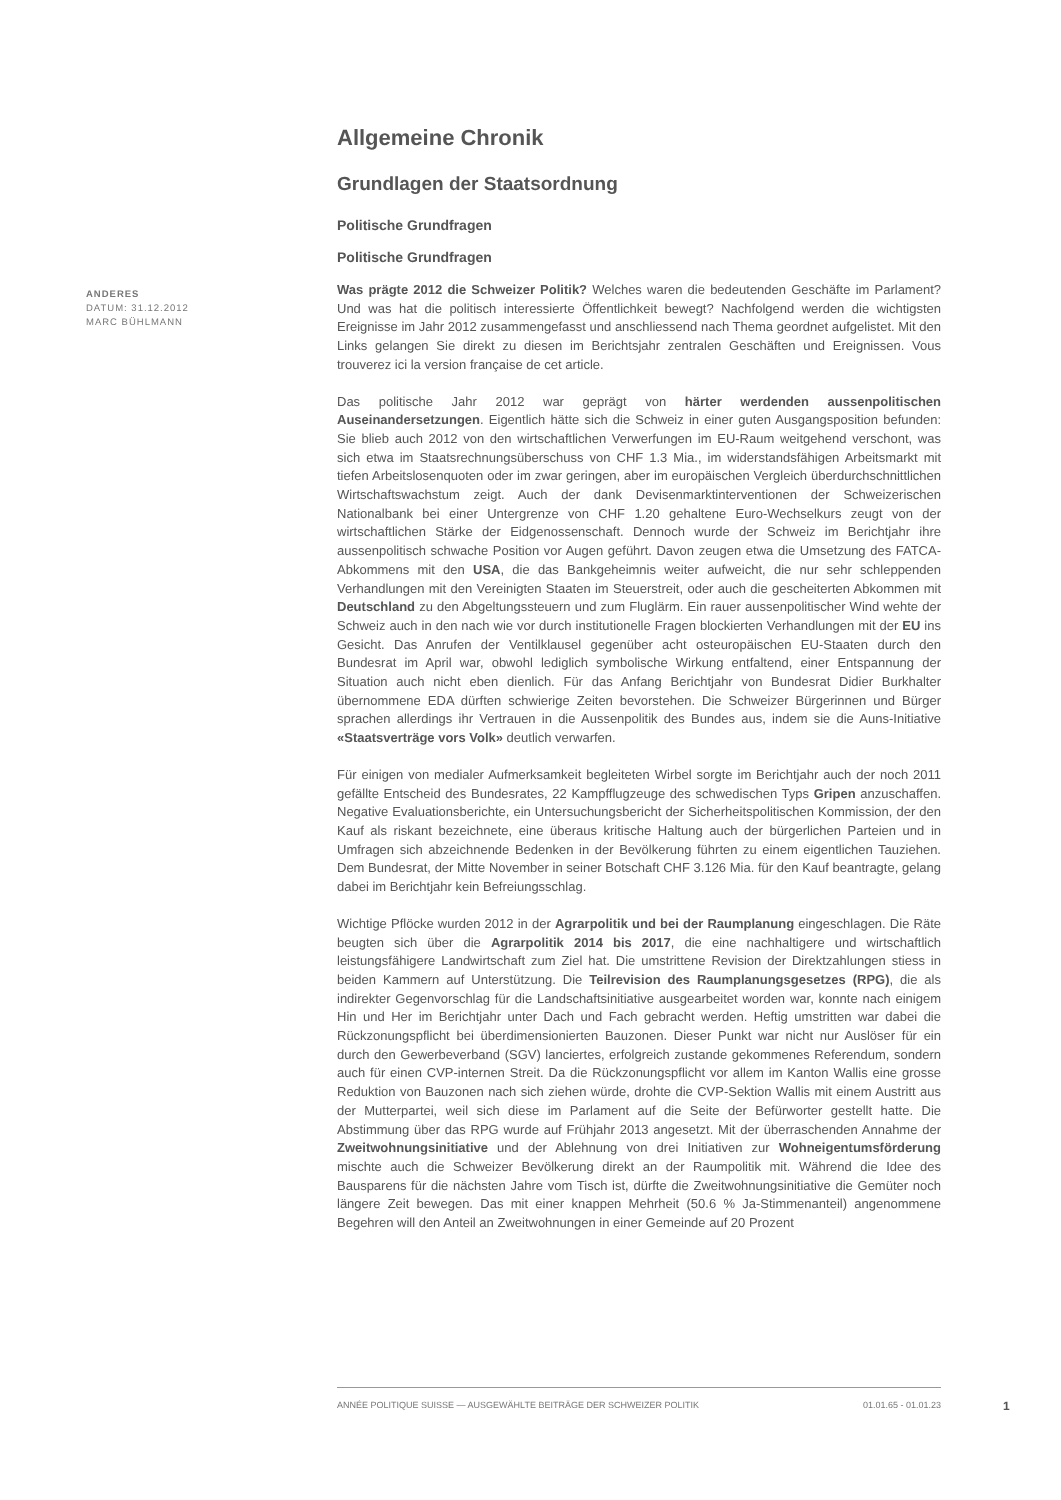ANDERES
DATUM: 31.12.2012
MARC BÜHLMANN
Allgemeine Chronik
Grundlagen der Staatsordnung
Politische Grundfragen
Politische Grundfragen
Was prägte 2012 die Schweizer Politik? Welches waren die bedeutenden Geschäfte im Parlament? Und was hat die politisch interessierte Öffentlichkeit bewegt? Nachfolgend werden die wichtigsten Ereignisse im Jahr 2012 zusammengefasst und anschliessend nach Thema geordnet aufgelistet. Mit den Links gelangen Sie direkt zu diesen im Berichtsjahr zentralen Geschäften und Ereignissen. Vous trouverez ici la version française de cet article.
Das politische Jahr 2012 war geprägt von härter werdenden aussenpolitischen Auseinandersetzungen. Eigentlich hätte sich die Schweiz in einer guten Ausgangsposition befunden: Sie blieb auch 2012 von den wirtschaftlichen Verwerfungen im EU-Raum weitgehend verschont, was sich etwa im Staatsrechnungsüberschuss von CHF 1.3 Mia., im widerstandsfähigen Arbeitsmarkt mit tiefen Arbeitslosenquoten oder im zwar geringen, aber im europäischen Vergleich überdurchschnittlichen Wirtschaftswachstum zeigt. Auch der dank Devisenmarktinterventionen der Schweizerischen Nationalbank bei einer Untergrenze von CHF 1.20 gehaltene Euro-Wechselkurs zeugt von der wirtschaftlichen Stärke der Eidgenossenschaft. Dennoch wurde der Schweiz im Berichtjahr ihre aussenpolitisch schwache Position vor Augen geführt. Davon zeugen etwa die Umsetzung des FATCA-Abkommens mit den USA, die das Bankgeheimnis weiter aufweicht, die nur sehr schleppenden Verhandlungen mit den Vereinigten Staaten im Steuerstreit, oder auch die gescheiterten Abkommen mit Deutschland zu den Abgeltungssteuern und zum Fluglärm. Ein rauer aussenpolitischer Wind wehte der Schweiz auch in den nach wie vor durch institutionelle Fragen blockierten Verhandlungen mit der EU ins Gesicht. Das Anrufen der Ventilklausel gegenüber acht osteuropäischen EU-Staaten durch den Bundesrat im April war, obwohl lediglich symbolische Wirkung entfaltend, einer Entspannung der Situation auch nicht eben dienlich. Für das Anfang Berichtjahr von Bundesrat Didier Burkhalter übernommene EDA dürften schwierige Zeiten bevorstehen. Die Schweizer Bürgerinnen und Bürger sprachen allerdings ihr Vertrauen in die Aussenpolitik des Bundes aus, indem sie die Auns-Initiative «Staatsverträge vors Volk» deutlich verwarfen.
Für einigen von medialer Aufmerksamkeit begleiteten Wirbel sorgte im Berichtjahr auch der noch 2011 gefällte Entscheid des Bundesrates, 22 Kampfflugzeuge des schwedischen Typs Gripen anzuschaffen. Negative Evaluationsberichte, ein Untersuchungsbericht der Sicherheitspolitischen Kommission, der den Kauf als riskant bezeichnete, eine überaus kritische Haltung auch der bürgerlichen Parteien und in Umfragen sich abzeichnende Bedenken in der Bevölkerung führten zu einem eigentlichen Tauziehen. Dem Bundesrat, der Mitte November in seiner Botschaft CHF 3.126 Mia. für den Kauf beantragte, gelang dabei im Berichtjahr kein Befreiungsschlag.
Wichtige Pflöcke wurden 2012 in der Agrarpolitik und bei der Raumplanung eingeschlagen. Die Räte beugten sich über die Agrarpolitik 2014 bis 2017, die eine nachhaltigere und wirtschaftlich leistungsfähigere Landwirtschaft zum Ziel hat. Die umstrittene Revision der Direktzahlungen stiess in beiden Kammern auf Unterstützung. Die Teilrevision des Raumplanungsgesetzes (RPG), die als indirekter Gegenvorschlag für die Landschaftsinitiative ausgearbeitet worden war, konnte nach einigem Hin und Her im Berichtjahr unter Dach und Fach gebracht werden. Heftig umstritten war dabei die Rückzonungspflicht bei überdimensionierten Bauzonen. Dieser Punkt war nicht nur Auslöser für ein durch den Gewerbeverband (SGV) lanciertes, erfolgreich zustande gekommenes Referendum, sondern auch für einen CVP-internen Streit. Da die Rückzonungspflicht vor allem im Kanton Wallis eine grosse Reduktion von Bauzonen nach sich ziehen würde, drohte die CVP-Sektion Wallis mit einem Austritt aus der Mutterpartei, weil sich diese im Parlament auf die Seite der Befürworter gestellt hatte. Die Abstimmung über das RPG wurde auf Frühjahr 2013 angesetzt. Mit der überraschenden Annahme der Zweitwohnungsinitiative und der Ablehnung von drei Initiativen zur Wohneigentumsförderung mischte auch die Schweizer Bevölkerung direkt an der Raumpolitik mit. Während die Idee des Bausparens für die nächsten Jahre vom Tisch ist, dürfte die Zweitwohnungsinitiative die Gemüter noch längere Zeit bewegen. Das mit einer knappen Mehrheit (50.6 % Ja-Stimmenanteil) angenommene Begehren will den Anteil an Zweitwohnungen in einer Gemeinde auf 20 Prozent
ANNÉE POLITIQUE SUISSE — AUSGEWÄHLTE BEITRÄGE DER SCHWEIZER POLITIK 01.01.65 - 01.01.23
1